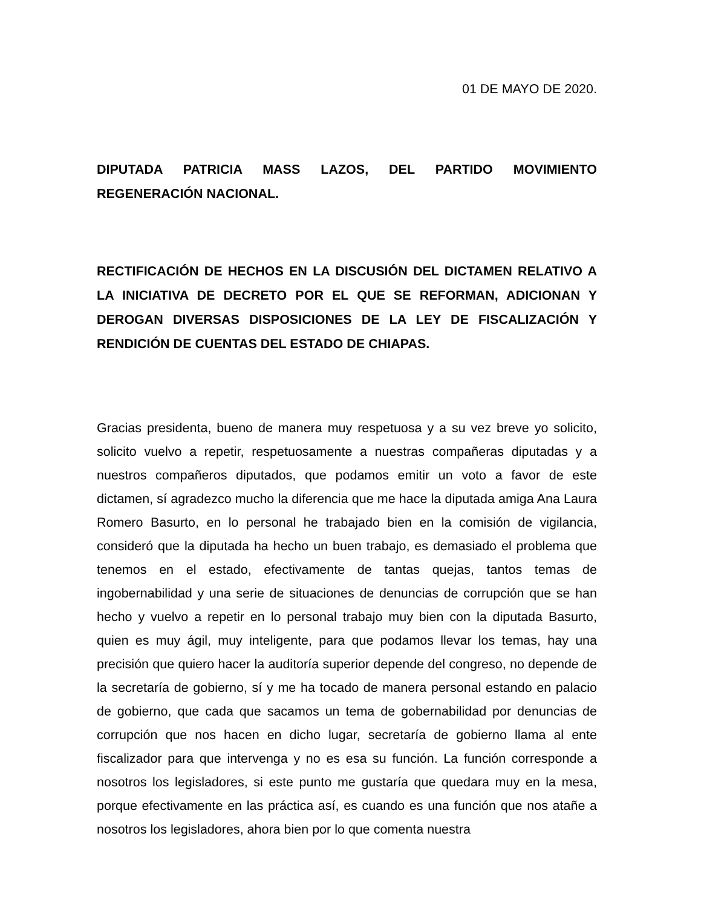01 DE MAYO DE 2020.
DIPUTADA PATRICIA MASS LAZOS, DEL PARTIDO MOVIMIENTO REGENERACIÓN NACIONAL.
RECTIFICACIÓN DE HECHOS EN LA DISCUSIÓN DEL DICTAMEN RELATIVO A LA INICIATIVA DE DECRETO POR EL QUE SE REFORMAN, ADICIONAN Y DEROGAN DIVERSAS DISPOSICIONES DE LA LEY DE FISCALIZACIÓN Y RENDICIÓN DE CUENTAS DEL ESTADO DE CHIAPAS.
Gracias presidenta, bueno de manera muy respetuosa y a su vez breve yo solicito, solicito vuelvo a repetir, respetuosamente a nuestras compañeras diputadas y a nuestros compañeros diputados, que podamos emitir un voto a favor de este dictamen, sí agradezco mucho la diferencia que me hace la diputada amiga Ana Laura Romero Basurto, en lo personal he trabajado bien en la comisión de vigilancia, consideró que la diputada ha hecho un buen trabajo, es demasiado el problema que tenemos en el estado, efectivamente de tantas quejas, tantos temas de ingobernabilidad y una serie de situaciones de denuncias de corrupción que se han hecho y vuelvo a repetir en lo personal trabajo muy bien con la diputada Basurto, quien es muy ágil, muy inteligente, para que podamos llevar los temas, hay una precisión que quiero hacer la auditoría superior depende del congreso, no depende de la secretaría de gobierno, sí y me ha tocado de manera personal estando en palacio de gobierno, que cada que sacamos un tema de gobernabilidad por denuncias de corrupción que nos hacen en dicho lugar, secretaría de gobierno llama al ente fiscalizador para que intervenga y no es esa su función. La función corresponde a nosotros los legisladores, si este punto me gustaría que quedara muy en la mesa, porque efectivamente en las práctica así, es cuando es una función que nos atañe a nosotros los legisladores, ahora bien por lo que comenta nuestra